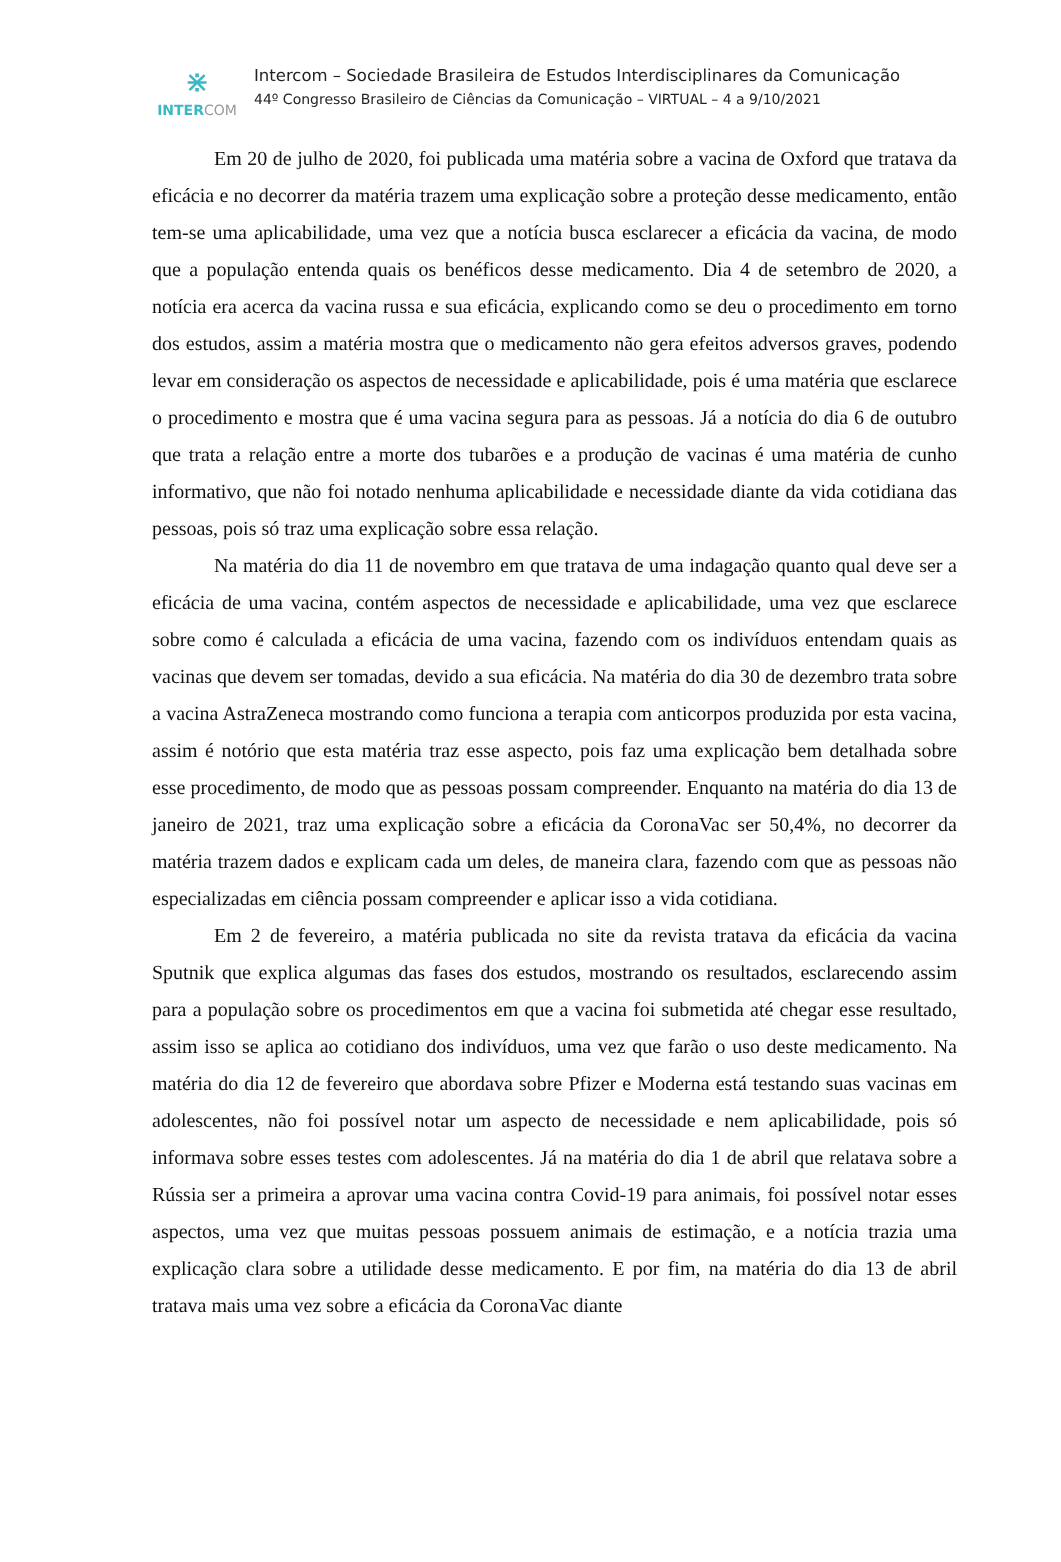⋇
INTERCOM
Intercom – Sociedade Brasileira de Estudos Interdisciplinares da Comunicação
44º Congresso Brasileiro de Ciências da Comunicação – VIRTUAL – 4 a 9/10/2021
Em 20 de julho de 2020, foi publicada uma matéria sobre a vacina de Oxford que tratava da eficácia e no decorrer da matéria trazem uma explicação sobre a proteção desse medicamento, então tem-se uma aplicabilidade, uma vez que a notícia busca esclarecer a eficácia da vacina, de modo que a população entenda quais os benéficos desse medicamento. Dia 4 de setembro de 2020, a notícia era acerca da vacina russa e sua eficácia, explicando como se deu o procedimento em torno dos estudos, assim a matéria mostra que o medicamento não gera efeitos adversos graves, podendo levar em consideração os aspectos de necessidade e aplicabilidade, pois é uma matéria que esclarece o procedimento e mostra que é uma vacina segura para as pessoas. Já a notícia do dia 6 de outubro que trata a relação entre a morte dos tubarões e a produção de vacinas é uma matéria de cunho informativo, que não foi notado nenhuma aplicabilidade e necessidade diante da vida cotidiana das pessoas, pois só traz uma explicação sobre essa relação.
Na matéria do dia 11 de novembro em que tratava de uma indagação quanto qual deve ser a eficácia de uma vacina, contém aspectos de necessidade e aplicabilidade, uma vez que esclarece sobre como é calculada a eficácia de uma vacina, fazendo com os indivíduos entendam quais as vacinas que devem ser tomadas, devido a sua eficácia. Na matéria do dia 30 de dezembro trata sobre a vacina AstraZeneca mostrando como funciona a terapia com anticorpos produzida por esta vacina, assim é notório que esta matéria traz esse aspecto, pois faz uma explicação bem detalhada sobre esse procedimento, de modo que as pessoas possam compreender. Enquanto na matéria do dia 13 de janeiro de 2021, traz uma explicação sobre a eficácia da CoronaVac ser 50,4%, no decorrer da matéria trazem dados e explicam cada um deles, de maneira clara, fazendo com que as pessoas não especializadas em ciência possam compreender e aplicar isso a vida cotidiana.
Em 2 de fevereiro, a matéria publicada no site da revista tratava da eficácia da vacina Sputnik que explica algumas das fases dos estudos, mostrando os resultados, esclarecendo assim para a população sobre os procedimentos em que a vacina foi submetida até chegar esse resultado, assim isso se aplica ao cotidiano dos indivíduos, uma vez que farão o uso deste medicamento. Na matéria do dia 12 de fevereiro que abordava sobre Pfizer e Moderna está testando suas vacinas em adolescentes, não foi possível notar um aspecto de necessidade e nem aplicabilidade, pois só informava sobre esses testes com adolescentes. Já na matéria do dia 1 de abril que relatava sobre a Rússia ser a primeira a aprovar uma vacina contra Covid-19 para animais, foi possível notar esses aspectos, uma vez que muitas pessoas possuem animais de estimação, e a notícia trazia uma explicação clara sobre a utilidade desse medicamento. E por fim, na matéria do dia 13 de abril tratava mais uma vez sobre a eficácia da CoronaVac diante